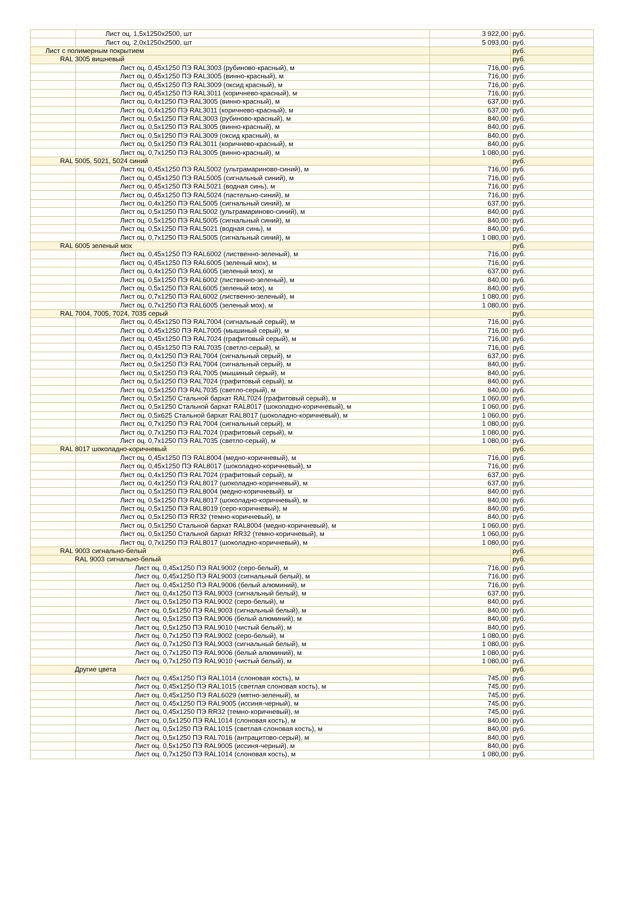| | Лист оц. 1,5х1250х2500, шт | 3 922,00 | руб. |
| | Лист оц. 2,0х1250х2500, шт | 5 093,00 | руб. |
| Лист с полимерным покрытием | | | руб. |
| RAL 3005 вишневый | | | руб. |
| | Лист оц. 0,45х1250 ПЭ RAL3003 (рубиново-красный), м | 716,00 | руб. |
| | Лист оц. 0,45х1250 ПЭ RAL3005 (винно-красный), м | 716,00 | руб. |
| | Лист оц. 0,45х1250 ПЭ RAL3009 (оксид красный), м | 716,00 | руб. |
| | Лист оц. 0,45х1250 ПЭ RAL3011 (коричнево-красный), м | 716,00 | руб. |
| | Лист оц. 0,4х1250 ПЭ RAL3005 (винно-красный), м | 637,00 | руб. |
| | Лист оц. 0,4х1250 ПЭ RAL3011 (коричнево-красный), м | 637,00 | руб. |
| | Лист оц. 0,5х1250 ПЭ RAL3003 (рубиново-красный), м | 840,00 | руб. |
| | Лист оц. 0,5х1250 ПЭ RAL3005 (винно-красный), м | 840,00 | руб. |
| | Лист оц. 0,5х1250 ПЭ RAL3009 (оксид красный), м | 840,00 | руб. |
| | Лист оц. 0,5х1250 ПЭ RAL3011 (коричнево-красный), м | 840,00 | руб. |
| | Лист оц. 0,7х1250 ПЭ RAL3005 (винно-красный), м | 1 080,00 | руб. |
| RAL 5005, 5021, 5024 синий | | | руб. |
| | Лист оц. 0,45х1250 ПЭ RAL5002 (ультрамариново-синий), м | 716,00 | руб. |
| | Лист оц. 0,45х1250 ПЭ RAL5005 (сигнальный синий), м | 716,00 | руб. |
| | Лист оц. 0,45х1250 ПЭ RAL5021 (водная синь), м | 716,00 | руб. |
| | Лист оц. 0,45х1250 ПЭ RAL5024 (пастельно-синий), м | 716,00 | руб. |
| | Лист оц. 0,4х1250 ПЭ RAL5005 (сигнальный синий), м | 637,00 | руб. |
| | Лист оц. 0,5х1250 ПЭ RAL5002 (ультрамариново-синий), м | 840,00 | руб. |
| | Лист оц. 0,5х1250 ПЭ RAL5005 (сигнальный синий), м | 840,00 | руб. |
| | Лист оц. 0,5х1250 ПЭ RAL5021 (водная синь), м | 840,00 | руб. |
| | Лист оц. 0,7х1250 ПЭ RAL5005 (сигнальный синий), м | 1 080,00 | руб. |
| RAL 6005 зеленый мох | | | руб. |
| | Лист оц. 0,45х1250 ПЭ RAL6002 (лиственно-зеленый), м | 716,00 | руб. |
| | Лист оц. 0,45х1250 ПЭ RAL6005 (зеленый мох), м | 716,00 | руб. |
| | Лист оц. 0,4х1250 ПЭ RAL6005 (зеленый мох), м | 637,00 | руб. |
| | Лист оц. 0,5х1250 ПЭ RAL6002 (лиственно-зеленый), м | 840,00 | руб. |
| | Лист оц. 0,5х1250 ПЭ RAL6005 (зеленый мох), м | 840,00 | руб. |
| | Лист оц. 0,7х1250 ПЭ RAL6002 (лиственно-зеленый), м | 1 080,00 | руб. |
| | Лист оц. 0,7х1250 ПЭ RAL6005 (зеленый мох), м | 1 080,00 | руб. |
| RAL 7004, 7005, 7024, 7035 серый | | | руб. |
| | Лист оц. 0,45х1250 ПЭ RAL7004 (сигнальный серый), м | 716,00 | руб. |
| | Лист оц. 0,45х1250 ПЭ RAL7005 (мышиный серый), м | 716,00 | руб. |
| | Лист оц. 0,45х1250 ПЭ RAL7024 (графитовый серый), м | 716,00 | руб. |
| | Лист оц. 0,45х1250 ПЭ RAL7035 (светло-серый), м | 716,00 | руб. |
| | Лист оц. 0,4х1250 ПЭ RAL7004 (сигнальный серый), м | 637,00 | руб. |
| | Лист оц. 0,5х1250 ПЭ RAL7004 (сигнальный серый), м | 840,00 | руб. |
| | Лист оц. 0,5х1250 ПЭ RAL7005 (мышиный серый), м | 840,00 | руб. |
| | Лист оц. 0,5х1250 ПЭ RAL7024 (графитовый серый), м | 840,00 | руб. |
| | Лист оц. 0,5х1250 ПЭ RAL7035 (светло-серый), м | 840,00 | руб. |
| | Лист оц. 0,5х1250 Стальной бархат RAL7024 (графитовый серый), м | 1 060,00 | руб. |
| | Лист оц. 0,5х1250 Стальной бархат RAL8017 (шоколадно-коричневый), м | 1 060,00 | руб. |
| | Лист оц. 0,5х625 Стальной бархат RAL8017 (шоколадно-коричневый), м | 1 060,00 | руб. |
| | Лист оц. 0,7х1250 ПЭ RAL7004 (сигнальный серый), м | 1 080,00 | руб. |
| | Лист оц. 0,7х1250 ПЭ RAL7024 (графитовый серый), м | 1 080,00 | руб. |
| | Лист оц. 0,7х1250 ПЭ RAL7035 (светло-серый), м | 1 080,00 | руб. |
| RAL 8017 шоколадно-коричневый | | | руб. |
| | Лист оц. 0,45х1250 ПЭ RAL8004 (медно-коричневый), м | 716,00 | руб. |
| | Лист оц. 0,45х1250 ПЭ RAL8017 (шоколадно-коричневый), м | 716,00 | руб. |
| | Лист оц. 0,4х1250 ПЭ RAL7024 (графитовый серый), м | 637,00 | руб. |
| | Лист оц. 0,4х1250 ПЭ RAL8017 (шоколадно-коричневый), м | 637,00 | руб. |
| | Лист оц. 0,5х1250 ПЭ RAL8004 (медно-коричневый), м | 840,00 | руб. |
| | Лист оц. 0,5х1250 ПЭ RAL8017 (шоколадно-коричневый), м | 840,00 | руб. |
| | Лист оц. 0,5х1250 ПЭ RAL8019 (серо-коричневый), м | 840,00 | руб. |
| | Лист оц. 0,5х1250 ПЭ RR32 (темно-коричневый), м | 840,00 | руб. |
| | Лист оц. 0,5х1250 Стальной бархат RAL8004 (медно-коричневый), м | 1 060,00 | руб. |
| | Лист оц. 0,5х1250 Стальной бархат RR32 (темно-коричневый), м | 1 060,00 | руб. |
| | Лист оц. 0,7х1250 ПЭ RAL8017 (шоколадно-коричневый), м | 1 080,00 | руб. |
| RAL 9003 сигнально-белый | | | руб. |
| RAL 9003 сигнально-белый | | | руб. |
| | Лист оц. 0,45х1250 ПЭ RAL9002 (серо-белый), м | 716,00 | руб. |
| | Лист оц. 0,45х1250 ПЭ RAL9003 (сигнальный белый), м | 716,00 | руб. |
| | Лист оц. 0,45х1250 ПЭ RAL9006 (белый алюминий), м | 716,00 | руб. |
| | Лист оц. 0,4х1250 ПЭ RAL9003 (сигнальный белый), м | 637,00 | руб. |
| | Лист оц. 0,5х1250 ПЭ RAL9002 (серо-белый), м | 840,00 | руб. |
| | Лист оц. 0,5х1250 ПЭ RAL9003 (сигнальный белый), м | 840,00 | руб. |
| | Лист оц. 0,5х1250 ПЭ RAL9006 (белый алюминий), м | 840,00 | руб. |
| | Лист оц. 0,5х1250 ПЭ RAL9010 (чистый белый), м | 840,00 | руб. |
| | Лист оц. 0,7х1250 ПЭ RAL9002 (серо-белый), м | 1 080,00 | руб. |
| | Лист оц. 0,7х1250 ПЭ RAL9003 (сигнальный белый), м | 1 080,00 | руб. |
| | Лист оц. 0,7х1250 ПЭ RAL9006 (белый алюминий), м | 1 080,00 | руб. |
| | Лист оц. 0,7х1250 ПЭ RAL9010 (чистый белый), м | 1 080,00 | руб. |
| Другие цвета | | | руб. |
| | Лист оц. 0,45х1250 ПЭ RAL1014 (слоновая кость), м | 745,00 | руб. |
| | Лист оц. 0,45х1250 ПЭ RAL1015 (светлая слоновая кость), м | 745,00 | руб. |
| | Лист оц. 0,45х1250 ПЭ RAL6029 (мятно-зеленый), м | 745,00 | руб. |
| | Лист оц. 0,45х1250 ПЭ RAL9005 (иссиня-черный), м | 745,00 | руб. |
| | Лист оц. 0,45х1250 ПЭ RR32 (темно-коричневый), м | 745,00 | руб. |
| | Лист оц. 0,5х1250 ПЭ RAL1014 (слоновая кость), м | 840,00 | руб. |
| | Лист оц. 0,5х1250 ПЭ RAL1015 (светлая слоновая кость), м | 840,00 | руб. |
| | Лист оц. 0,5х1250 ПЭ RAL7016 (антрацитово-серый), м | 840,00 | руб. |
| | Лист оц. 0,5х1250 ПЭ RAL9005 (иссиня-черный), м | 840,00 | руб. |
| | Лист оц. 0,7х1250 ПЭ RAL1014 (слоновая кость), м | 1 080,00 | руб. |